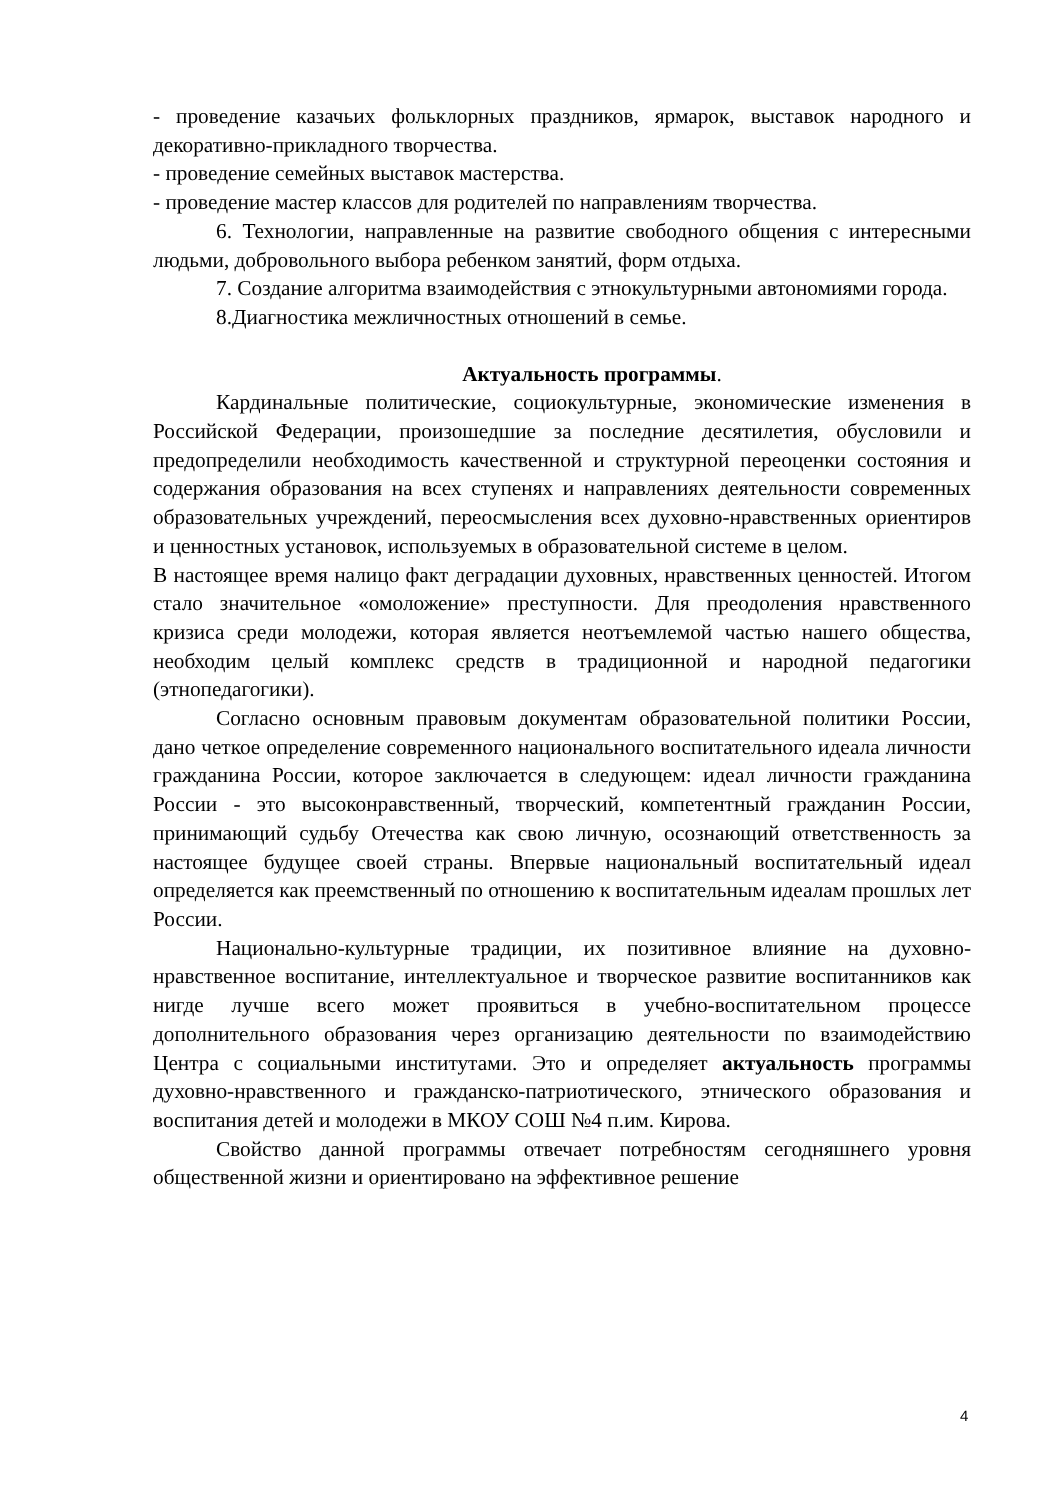- проведение казачьих фольклорных праздников, ярмарок, выставок народного и декоративно-прикладного творчества.
- проведение семейных выставок мастерства.
- проведение мастер классов для родителей по направлениям творчества.
6. Технологии, направленные на развитие свободного общения с интересными людьми, добровольного выбора ребенком занятий, форм отдыха.
7. Создание алгоритма взаимодействия с этнокультурными автономиями города.
8.Диагностика межличностных отношений в семье.
Актуальность программы.
Кардинальные политические, социокультурные, экономические изменения в Российской Федерации, произошедшие за последние десятилетия, обусловили и предопределили необходимость качественной и структурной переоценки состояния и содержания образования на всех ступенях и направлениях деятельности современных образовательных учреждений, переосмысления всех духовно-нравственных ориентиров и ценностных установок, используемых в образовательной системе в целом.
В настоящее время налицо факт деградации духовных, нравственных ценностей. Итогом стало значительное «омоложение» преступности. Для преодоления нравственного кризиса среди молодежи, которая является неотъемлемой частью нашего общества, необходим целый комплекс средств в традиционной и народной педагогики (этнопедагогики).
Согласно основным правовым документам образовательной политики России, дано четкое определение современного национального воспитательного идеала личности гражданина России, которое заключается в следующем: идеал личности гражданина России - это высоконравственный, творческий, компетентный гражданин России, принимающий судьбу Отечества как свою личную, осознающий ответственность за настоящее будущее своей страны. Впервые национальный воспитательный идеал определяется как преемственный по отношению к воспитательным идеалам прошлых лет России.
Национально-культурные традиции, их позитивное влияние на духовно-нравственное воспитание, интеллектуальное и творческое развитие воспитанников как нигде лучше всего может проявиться в учебно-воспитательном процессе дополнительного образования через организацию деятельности по взаимодействию Центра с социальными институтами. Это и определяет актуальность программы духовно-нравственного и гражданско-патриотического, этнического образования и воспитания детей и молодежи в МКОУ СОШ №4 п.им. Кирова.
Свойство данной программы отвечает потребностям сегодняшнего уровня общественной жизни и ориентировано на эффективное решение
4